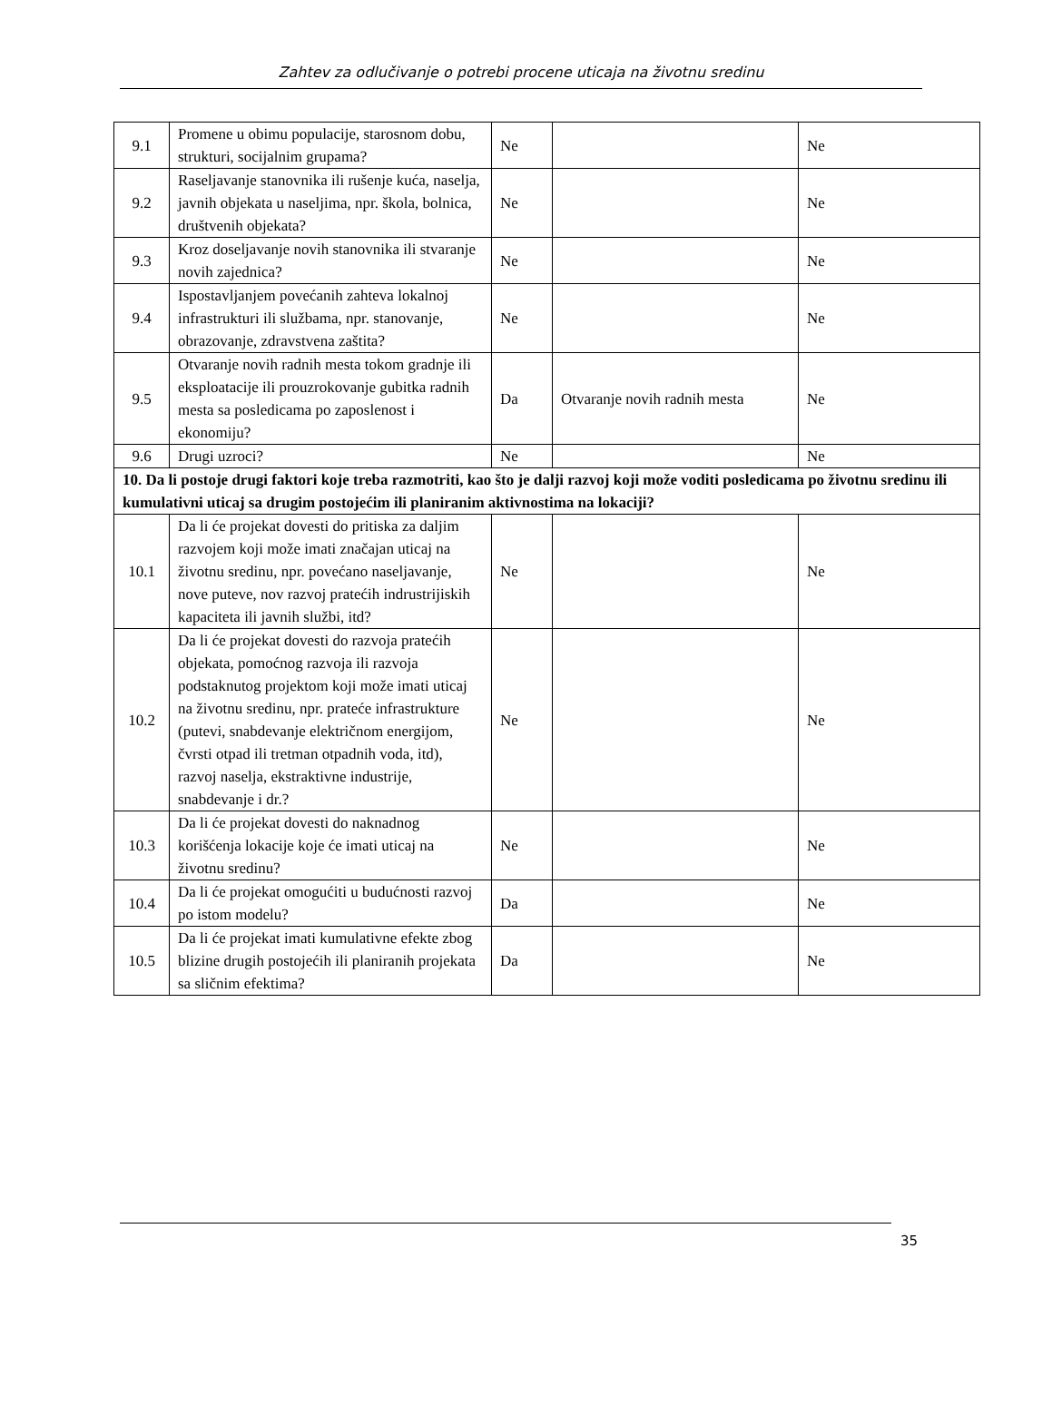Zahtev za odlučivanje o potrebi procene uticaja na životnu sredinu
| 9.1 | Promene u obimu populacije, starosnom dobu, strukturi, socijalnim grupama? | Ne | | Ne |
| 9.2 | Raseljavanje stanovnika ili rušenje kuća, naselja, javnih objekata u naseljima, npr. škola, bolnica, društvenih objekata? | Ne | | Ne |
| 9.3 | Kroz doseljavanje novih stanovnika ili stvaranje novih zajednica? | Ne | | Ne |
| 9.4 | Ispostavljanjem povećanih zahteva lokalnoj infrastrukturi ili službama, npr. stanovanje, obrazovanje, zdravstvena zaštita? | Ne | | Ne |
| 9.5 | Otvaranje novih radnih mesta tokom gradnje ili eksploatacije ili prouzrokovanje gubitka radnih mesta sa posledicama po zaposlenost i ekonomiju? | Da | Otvaranje novih radnih mesta | Ne |
| 9.6 | Drugi uzroci? | Ne | | Ne |
| 10. Da li postoje drugi faktori koje treba razmotriti, kao što je dalji razvoj koji može voditi posledicama po životnu sredinu ili kumulativni uticaj sa drugim postojećim ili planiranim aktivnostima na lokaciji? | | | | |
| 10.1 | Da li će projekat dovesti do pritiska za daljim razvojem koji može imati značajan uticaj na životnu sredinu, npr. povećano naseljavanje, nove puteve, nov razvoj pratećih indrustrijiskih kapaciteta ili javnih službi, itd? | Ne | | Ne |
| 10.2 | Da li će projekat dovesti do razvoja pratećih objekata, pomoćnog razvoja ili razvoja podstaknutog projektom koji može imati uticaj na životnu sredinu, npr. prateće infrastrukture (putevi, snabdevanje električnom energijom, čvrsti otpad ili tretman otpadnih voda, itd), razvoj naselja, ekstraktivne industrije, snabdevanje i dr.? | Ne | | Ne |
| 10.3 | Da li će projekat dovesti do naknadnog korišćenja lokacije koje će imati uticaj na životnu sredinu? | Ne | | Ne |
| 10.4 | Da li će projekat omogućiti u budućnosti razvoj po istom modelu? | Da | | Ne |
| 10.5 | Da li će projekat imati kumulativne efekte zbog blizine drugih postojećih ili planiranih projekata sa sličnim efektima? | Da | | Ne |
35